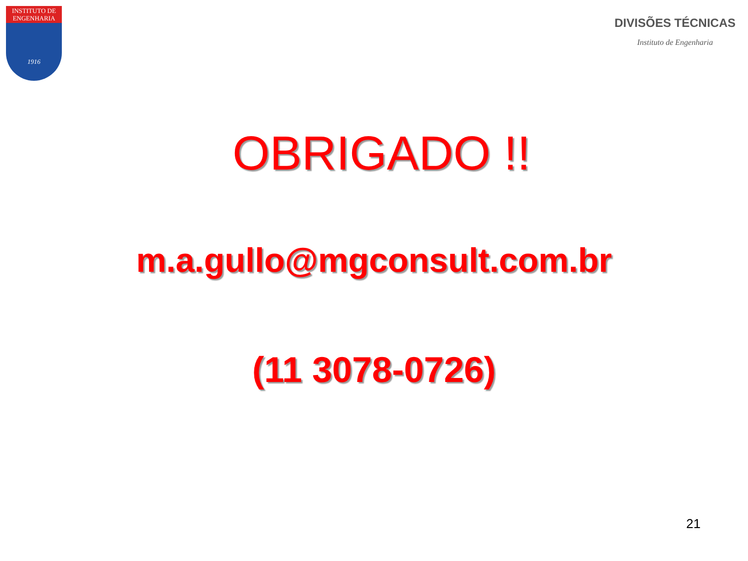INSTITUTO DE
ENGENHARIA
1916
DIVISÕES TÉCNICAS
Instituto de Engenharia
OBRIGADO !!
m.a.gullo@mgconsult.com.br
(11 3078-0726)
21